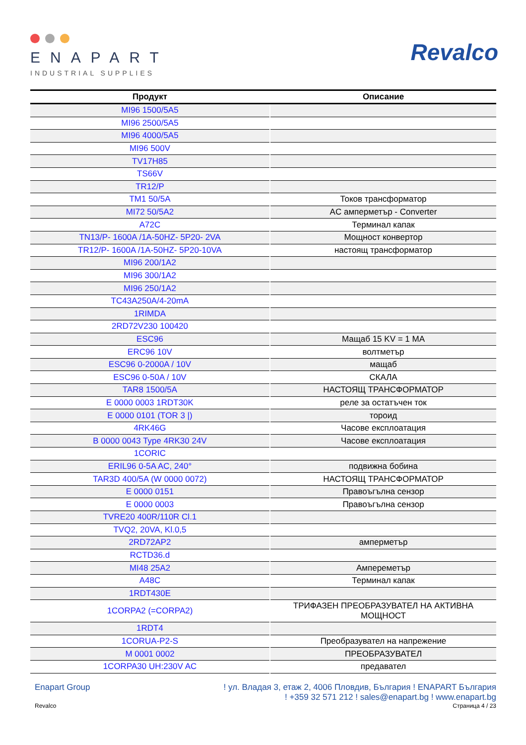ENAPART
INDUSTRIAL SUPPLIES
Revalco
| Продукт | Описание |
| --- | --- |
| MI96 1500/5A5 | |
| MI96 2500/5A5 | |
| MI96 4000/5A5 | |
| MI96 500V | |
| TV17H85 | |
| TS66V | |
| TR12/P | |
| TM1 50/5A | Токов трансформатор |
| MI72 50/5A2 | AC амперметър - Converter |
| A72C | Терминал капак |
| TN13/P- 1600A /1A-50HZ- 5P20- 2VA | Мощност конвертор |
| TR12/P- 1600A /1A-50HZ- 5P20-10VA | настоящ трансформатор |
| MI96 200/1A2 | |
| MI96 300/1A2 | |
| MI96 250/1A2 | |
| TC43A250A/4-20mA | |
| 1RIMDA | |
| 2RD72V230 100420 | |
| ESC96 | Мащаб 15 KV = 1 MA |
| ERC96 10V | волтметър |
| ESC96 0-2000A / 10V | мащаб |
| ESC96 0-50A / 10V | СКАЛА |
| TAR8 1500/5A | НАСТОЯЩ ТРАНСФОРМАТОР |
| E 0000 0003 1RDT30K | реле за остатъчен ток |
| E 0000 0101 (TOR 3 /) | тороид |
| 4RK46G | Часове експлоатация |
| B 0000 0043 Type 4RK30 24V | Часове експлоатация |
| 1CORIC | |
| ERIL96 0-5A AC, 240° | подвижна бобина |
| TAR3D 400/5A (W 0000 0072) | НАСТОЯЩ ТРАНСФОРМАТОР |
| E 0000 0151 | Правоъгълна сензор |
| E 0000 0003 | Правоъгълна сензор |
| TVRE20 400R/110R Cl.1 | |
| TVQ2, 20VA, Kl.0,5 | |
| 2RD72AP2 | амперметър |
| RCTD36.d | |
| MI48 25A2 | Ампереметър |
| A48C | Терминал капак |
| 1RDT430E | |
| 1CORPA2 (=CORPA2) | ТРИФАЗЕН ПРЕОБРАЗУВАТЕЛ НА АКТИВНА МОЩНОСТ |
| 1RDT4 | |
| 1CORUA-P2-S | Преобразувател на напрежение |
| M 0001 0002 | ПРЕОБРАЗУВАТЕЛ |
| 1CORPA30 UH:230V AC | предавател |
Enapart Group ! ул. Владая 3, етаж 2, 4006 Пловдив, България ! ENAPART България
! +359 32 571 212 ! sales@enapart.bg ! www.enapart.bg
Revalco Страница 4 / 23